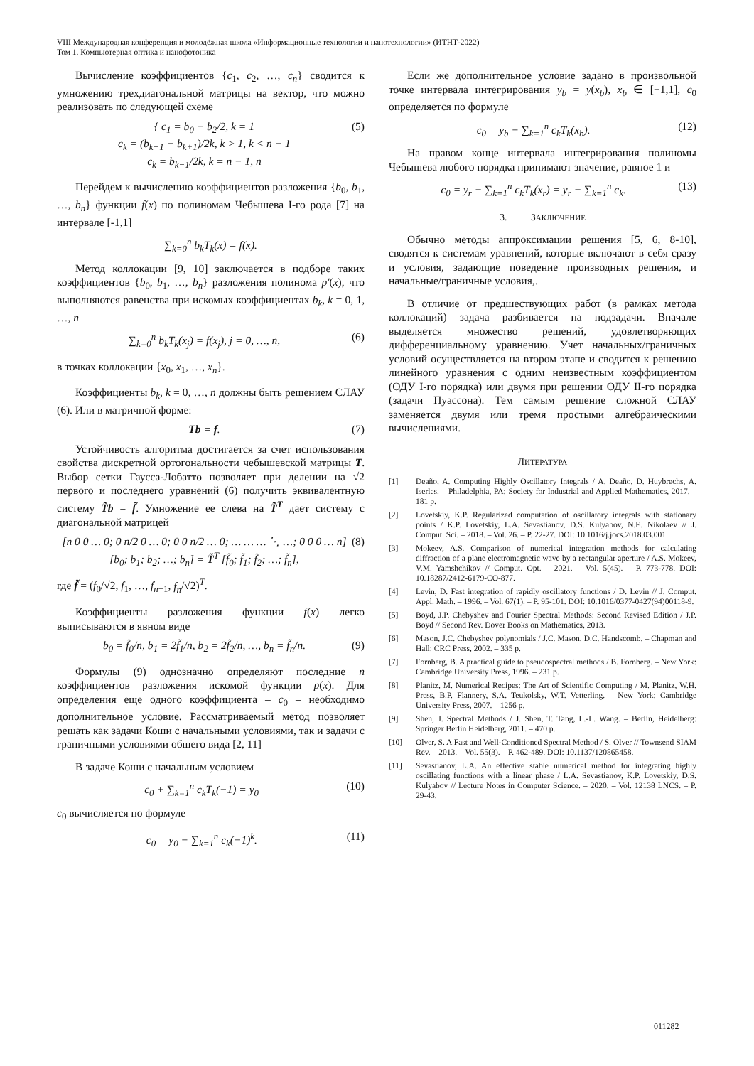VIII Международная конференция и молодёжная школа «Информационные технологии и нанотехнологии» (ИТНТ-2022)
Том 1. Компьютерная оптика и нанофотоника
Вычисление коэффициентов {c<sub>1</sub>, c<sub>2</sub>, …, c<sub>n</sub>} сводится к умножению трехдиагональной матрицы на вектор, что можно реализовать по следующей схеме
{ c<sub>1</sub> = b<sub>0</sub> − b<sub>2</sub>/2, k = 1
c<sub>k</sub> = (b<sub>k−1</sub> − b<sub>k+1</sub>)/2k, k > 1, k < n − 1
c<sub>k</sub> = b<sub>k−1</sub>/2k, k = n − 1, n (5)
Перейдем к вычислению коэффициентов разложения {b<sub>0</sub>, b<sub>1</sub>, …, b<sub>n</sub>} функции f(x) по полиномам Чебышева I-го рода [7] на интервале [-1,1]
∑<sub>k=0</sub><sup>n</sup> b<sub>k</sub>T<sub>k</sub>(x) = f(x).
Метод коллокации [9, 10] заключается в подборе таких коэффициентов {b<sub>0</sub>, b<sub>1</sub>, …, b<sub>n</sub>} разложения полинома p′(x), что выполняются равенства при искомых коэффициентах b<sub>k</sub>, k = 0, 1, …, n
∑<sub>k=0</sub><sup>n</sup> b<sub>k</sub>T<sub>k</sub>(x<sub>j</sub>) = f(x<sub>j</sub>), j = 0, …, n, (6)
в точках коллокации {x<sub>0</sub>, x<sub>1</sub>, …, x<sub>n</sub>}.
Коэффициенты b<sub>k</sub>, k = 0, …, n должны быть решением СЛАУ (6). Или в матричной форме:
Tb = f. (7)
Устойчивость алгоритма достигается за счет использования свойства дискретной ортогональности чебышевской матрицы T. Выбор сетки Гаусса-Лобатто позволяет при делении на √2 первого и последнего уравнений (6) получить эквивалентную систему T̃b = f̃. Умножение ее слева на T̃<sup>T</sup> дает систему с диагональной матрицей
[n 0 0 … 0; 0 n/2 0 … 0; 0 0 n/2 … 0; … … … ⋱ …; 0 0 0 … n] [b<sub>0</sub>; b<sub>1</sub>; b<sub>2</sub>; …; b<sub>n</sub>] = T̃<sup>T</sup> [f̃<sub>0</sub>; f̃<sub>1</sub>; f̃<sub>2</sub>; …; f̃<sub>n</sub>], (8)
где f̃ = (f<sub>0</sub>/√2, f<sub>1</sub>, …, f<sub>n−1</sub>, f<sub>n</sub>/√2)<sup>T</sup>.
Коэффициенты разложения функции f(x) легко выписываются в явном виде
b<sub>0</sub> = f̃<sub>0</sub>/n, b<sub>1</sub> = 2f̃<sub>1</sub>/n, b<sub>2</sub> = 2f̃<sub>2</sub>/n, …, b<sub>n</sub> = f̃<sub>n</sub>/n. (9)
Формулы (9) однозначно определяют последние n коэффициентов разложения искомой функции p(x). Для определения еще одного коэффициента – c<sub>0</sub> – необходимо дополнительное условие. Рассматриваемый метод позволяет решать как задачи Коши с начальными условиями, так и задачи с граничными условиями общего вида [2, 11]
В задаче Коши с начальным условием
c<sub>0</sub> + ∑<sub>k=1</sub><sup>n</sup> c<sub>k</sub>T<sub>k</sub>(−1) = y<sub>0</sub> (10)
c<sub>0</sub> вычисляется по формуле
c<sub>0</sub> = y<sub>0</sub> − ∑<sub>k=1</sub><sup>n</sup> c<sub>k</sub>(−1)<sup>k</sup>. (11)
Если же дополнительное условие задано в произвольной точке интервала интегрирования y<sub>b</sub> = y(x<sub>b</sub>), x<sub>b</sub> ∈ [−1,1], c<sub>0</sub> определяется по формуле
c<sub>0</sub> = y<sub>b</sub> − ∑<sub>k=1</sub><sup>n</sup> c<sub>k</sub>T<sub>k</sub>(x<sub>b</sub>). (12)
На правом конце интервала интегрирования полиномы Чебышева любого порядка принимают значение, равное 1 и
c<sub>0</sub> = y<sub>r</sub> − ∑<sub>k=1</sub><sup>n</sup> c<sub>k</sub>T<sub>k</sub>(x<sub>r</sub>) = y<sub>r</sub> − ∑<sub>k=1</sub><sup>n</sup> c<sub>k</sub>. (13)
3. ЗАКЛЮЧЕНИЕ
Обычно методы аппроксимации решения [5, 6, 8-10], сводятся к системам уравнений, которые включают в себя сразу и условия, задающие поведение производных решения, и начальные/граничные условия,.
В отличие от предшествующих работ (в рамках метода коллокаций) задача разбивается на подзадачи. Вначале выделяется множество решений, удовлетворяющих дифференциальному уравнению. Учет начальных/граничных условий осуществляется на втором этапе и сводится к решению линейного уравнения с одним неизвестным коэффициентом (ОДУ I-го порядка) или двумя при решении ОДУ II-го порядка (задачи Пуассона). Тем самым решение сложной СЛАУ заменяется двумя или тремя простыми алгебраическими вычислениями.
ЛИТЕРАТУРА
[1] Deaño, A. Computing Highly Oscillatory Integrals / A. Deaño, D. Huybrechs, A. Iserles. – Philadelphia, PA: Society for Industrial and Applied Mathematics, 2017. – 181 p.
[2] Lovetskiy, K.P. Regularized computation of oscillatory integrals with stationary points / K.P. Lovetskiy, L.A. Sevastianov, D.S. Kulyabov, N.E. Nikolaev // J. Comput. Sci. – 2018. – Vol. 26. – P. 22-27. DOI: 10.1016/j.jocs.2018.03.001.
[3] Mokeev, A.S. Comparison of numerical integration methods for calculating diffraction of a plane electromagnetic wave by a rectangular aperture / A.S. Mokeev, V.M. Yamshchikov // Comput. Opt. – 2021. – Vol. 5(45). – P. 773-778. DOI: 10.18287/2412-6179-CO-877.
[4] Levin, D. Fast integration of rapidly oscillatory functions / D. Levin // J. Comput. Appl. Math. – 1996. – Vol. 67(1). – P. 95-101. DOI: 10.1016/0377-0427(94)00118-9.
[5] Boyd, J.P. Chebyshev and Fourier Spectral Methods: Second Revised Edition / J.P. Boyd // Second Rev. Dover Books on Mathematics, 2013.
[6] Mason, J.C. Chebyshev polynomials / J.C. Mason, D.C. Handscomb. – Chapman and Hall: CRC Press, 2002. – 335 p.
[7] Fornberg, B. A practical guide to pseudospectral methods / B. Fornberg. – New York: Cambridge University Press, 1996. – 231 p.
[8] Planitz, M. Numerical Recipes: The Art of Scientific Computing / M. Planitz, W.H. Press, B.P. Flannery, S.A. Teukolsky, W.T. Vetterling. – New York: Cambridge University Press, 2007. – 1256 p.
[9] Shen, J. Spectral Methods / J. Shen, T. Tang, L.-L. Wang. – Berlin, Heidelberg: Springer Berlin Heidelberg, 2011. – 470 p.
[10] Olver, S. A Fast and Well-Conditioned Spectral Method / S. Olver // Townsend SIAM Rev. – 2013. – Vol. 55(3). – P. 462-489. DOI: 10.1137/120865458.
[11] Sevastianov, L.A. An effective stable numerical method for integrating highly oscillating functions with a linear phase / L.A. Sevastianov, K.P. Lovetskiy, D.S. Kulyabov // Lecture Notes in Computer Science. – 2020. – Vol. 12138 LNCS. – P. 29-43.
011282